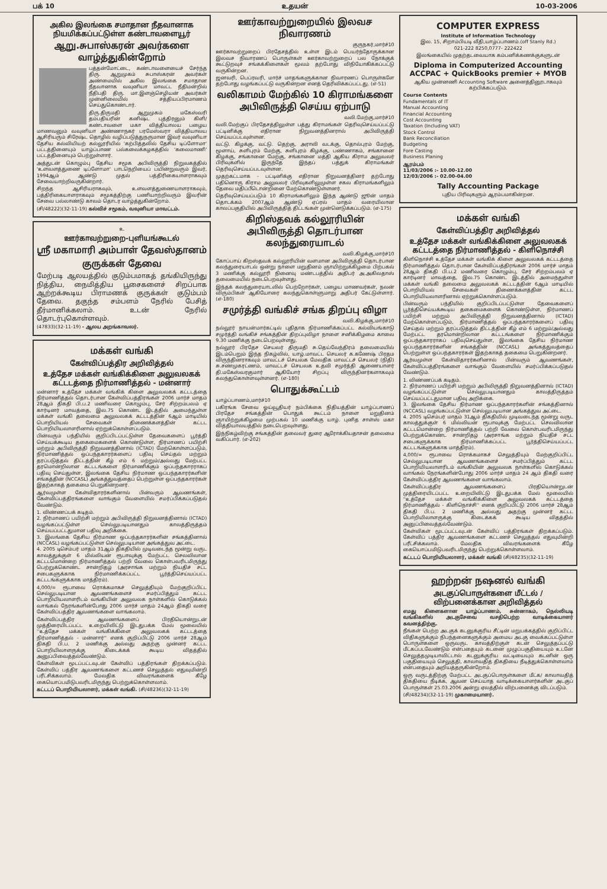பக் 10 உதயன் 10-03-2006
அகில இலங்கை சமாதான நீதவானாக நியமிக்கப்பட்டுள்ள கண்டாவளையூர்
ஆறு.சுபாஸ்கரன் அவர்களை வாழ்த்துகின்றோம்
பத்தன்மோட்டை, கண்டாவளையைச் சேர்ந்த திரு. ஆறுமுகம் சுபாஸ்கரன் அவர்கள் அண்மையில் அகில இலங்கை சமாதான நீதவானாக வவுனியா மாவட்ட நீதிமன்றில் நீதிபதி திரு. மா.இளஞ்செழியன் அவர்கள் முன்னிலையில் சத்தியப்பிரமாணம் செய்துகொண்டார்.
திரு.திருமதி ஆறுமுகம் மகேஸ்வரி தம்பதியரின் கனிஷ்ட புத்திரனும் கிளி/கண்டாவளை மகா வித்தியாலய பழைய மாணவனும் வவுனியா அண்ணாநகர் பரமேஸ்வரா வித்தியாலய ஆசிரியரும் சிரேஷ்ட தொழில் வழிப்படுத்துநருமான இவர் வவுனியா தேசிய கல்வியியற் கல்லூரியில் 'கற்பித்தலில் தேசிய டிப்ளோமா' பட்டத்தினையும் யாழ்ப்பாண பல்கலைக்கழகத்தில் 'கலைமாணி' பட்டத்தினையும் பெற்றுள்ளார்.
அத்துடன் கொழும்பு தேசிய சமூக அபிவிருத்தி நிறுவகத்தில் 'உளவளத்துணை டிப்ளோமா' பாடநெறியைப் பயின்றுவரும் இவர், 1994ஆம் ஆண்டு முதல் பத்திரிகையாளராகவும் சேவையாற்றிவருகின்றார்.
சிறந்த ஆசிரியராகவும், உளவளத்துணையாளராகவும், பத்திரிகையாளராகவும் சமூகத்திற்கு பணியாற்றிவரும் இவரின் சேவை பல்லாண்டு காலம் தொடர வாழ்த்துகின்றோம்.
(சி/48222)(32-11-19) கல்விச் சமூகம், வவுனியா மாவட்டம்.
உ
ஊர்காவற்றுறை-புளியங்கூடல்
ஸ்ரீ மகாமாரி அம்பாள் தேவஸ்தானம்
குருக்கள் தேவை
மேற்படி ஆலயத்தில் குடும்பமாகத் தங்கியிருந்து நித்திய, நைமித்திய பூசைகளைச் சிறப்பாக ஆற்றக்கூடிய பிராமணக் குருக்கள் குடும்பம் தேவை. தகுந்த சம்பளம் நேரில் பேசித் தீர்மானிக்கலாம். உடன் நேரில் தொடர்புகொள்ளவும்.
(47833)(32-11-19) - ஆலய அறங்காவலர்.
மக்கள் வங்கி
கேள்விப்பத்திர அறிவித்தல்
உத்தேச மக்கள் வங்கிக்கிளை அலுவலகக் கட்டடத்தை நிர்மாணித்தல் - மன்னார்
மன்னார் உத்தேச மக்கள் வங்கிக் கிளை அலுவலகக் கட்டடத்தை நிர்மாணித்தல் தொடர்பான கேள்விப்பத்திரங்கள் 2006 மார்ச் மாதம் 28ஆம் திகதி பி.ப.2 மணிவரை கொழும்பு, சேர் சிற்றம்பலம் ஏ கார்டினர் மாவத்தை, இல.75 கொண்ட இடத்தில் அமைந்துள்ள மக்கள் வங்கி தலைமை அலுவலகக் கட்டடத்தின் 6ஆம் மாடியில் பொறியியல் சேவைகள் திணைக்களத்தின் கட்டட பொறியியலாளரினால் ஏற்றுக்கொள்ளப்படும்.
பின்வரும் பந்தியில் குறிப்பிடப்பட்டுள்ள தேவைகளைப் பூர்த்தி செய்யக்கூடிய தகைமைகளைக் கொண்டுள்ள, நிர்மாணப் பயிற்சி மற்றும் அபிவிருத்தி நிறுவனத்தினால் (ICTAD) மேற்கொள்ளப்படும், நிர்மாணித்தல் ஒப்பந்தகாரர்களைப் பதிவு செய்தல் மற்றும் தரப்படுத்தல் திட்டத்தின் கீழ் எம் 6 மற்றும்/அல்லது மேற்பட்ட தரமொன்றிலான கட்டடங்களை நிர்மாணிக்கும் ஒப்பந்தகாரராகப் பதிவு செய்துள்ள, இலங்கை தேசிய நிர்மாண ஒப்பந்தகாரர்களின் சங்கத்தின் (NCCASL) அங்கத்துவத்தைப் பெற்றுள்ள ஒப்பந்தகாரர்கள் இதற்காகத் தகைமை பெறுகின்றனர்.
ஆர்வமுள்ள கேள்விதாரர்களினால் பின்வரும் ஆவணங்கள், கேள்விப்பத்திரங்களை வாங்கும் வேளையில் சமர்ப்பிக்கப்படுதல் வேண்டும்.
1. விண்ணப்பக் கடிதம்.
2. நிர்மாணப் பயிற்சி மற்றும் அபிவிருத்தி நிறுவனத்தினால் (ICTAD) வழங்கப்பட்டுள்ள செல்லுபடியானதும் காலத்திருத்தம் செய்யப்பட்டதுமான பதிவு அறிக்கை.
3. இலங்கை தேசிய நிர்மாண ஒப்பந்தகாரர்களின் சங்கத்தினால் (NCCASL) வழங்கப்பட்டுள்ள செல்லுபடியான அங்கத்துவ அட்டை.
4. 2005 டிசெம்பர் மாதம் 31ஆம் திகதியில் முடிவடைந்த மூன்று வருட காலத்துக்குள் 6 மில்லியன் ரூபாவுக்கு மேற்பட்ட செலவிலான கட்டடமொன்றை நிர்மாணித்தல் பற்றி வேலை கொள்பவரிடமிருந்து பெற்றுக்கொண்ட சான்றிதழ் (அரசாங்க மற்றும் நியதிச் சட்ட சபைகளுக்காக நிர்மாணிக்கப்பட்ட பூர்த்திசெய்யப்பட்ட கட்டடங்களுக்காக மாத்திரம்).
4,000/= ரூபாவை ரொக்கமாகச் செலுத்தியும் மேற்குறிப்பிட்ட செல்லுபடியான ஆவணங்களைச் சமர்ப்பித்தும் கட்டட பொறியியலாளரிடம் வங்கியின் அலுவலக நாள்களில் கொடுக்கல் வாங்கல் நேரங்களின்போது 2006 மார்ச் மாதம் 24ஆம் திகதி வரை கேள்விப்பத்திர ஆவணங்களை வாங்கலாம்.
கேள்விப்பத்திர ஆவணங்களைப் பிரதியொன்றுடன் முத்திரையிடப்பட்ட உறையிலிட்டு இடதுபக்க மேல் மூலையில் ''உத்தேச மக்கள் வங்கிக்கிளை அலுவலகக் கட்டடத்தை நிர்மாணித்தல் - மன்னார்'' எனக் குறிப்பிட்டு 2006 மார்ச் 28ஆம் திகதி பி.ப. 2 மணிக்கு அல்லது அதற்கு முன்னர் கட்டட பொறியிலாளருக்கு கிடைக்கக் கூடிய விதத்தில் அனுப்பிவைத்தல்வேண்டும்.
கேள்விகள் மூடப்பட்டவுடன் கேள்விப் பத்திரங்கள் திறக்கப்படும். கேள்விப் பத்திர ஆவணங்களை கட்டணச் செலுத்தல் எதுவுமின்றி பரீட்சிக்கலாம். மேலதிக விவரங்களைக் கீழே கையொப்பமிடுபவரிடமிருந்து பெற்றுக்கொள்ளலாம்.
கட்டடப் பொறியியலாளர், மக்கள் வங்கி. (சி/48236)(32-11-19)
ஊர்காவற்றுறையில் இலவச நிவாரணம்
குருநகர்,மார்ச்10
ஊர்காவற்றுறைப் பிரதேசத்தில் உள்ள இடம் பெயர்ந்தோருக்கான இலவச நிவாரணப் பொருள்கள் ஊர்காவற்றுறைப் பல நோக்குக் கூட்டுறவுச் சங்கக்கிளைகள் மூலம் தற்போது விநியோகிக்கப்பட்டு வருகின்றன.
ஜனவரி, பெப்ரவரி, மார்ச் மாதங்களுக்கான நிவாரணப் பொருள்களே தற்போது வழங்கப்பட்டு வருகின்றன எனத் தெரிவிக்கப்பட்டது. (எ-51)
வலிகாமம் மேற்கில் 10 கிராமங்களை அபிவிருத்தி செய்ய ஏற்பாடு
வலி.மேற்கு,மார்ச்10
வலி.மேற்குப் பிரதேசத்திலுள்ள பத்து கிராமங்கள் தெரிவுசெய்யப்பட்டு பட்டினிக்கு எதிரான நிறுவனத்தினரால் அபிவிருத்தி செய்யப்படவுள்ளன.
வட்டு. கிழக்கு, வட்டு. தெற்கு, அராலி வடக்கு, தொல்புரம் மேற்கு, மூளாய், சுளிபுரம் மேற்கு, சுளிபுரம் கிழக்கு, பண்ணாகம், சங்கானை கிழக்கு, சங்கானை மேற்கு, சங்கானை மத்தி ஆகிய கிராம அலுவலர் பிரிவுகளில் இருந்தே இந்தப் பத்துக் கிராமங்கள் தெரிவுசெய்யப்படவுள்ளன.
முதற்கட்டமாக - பட்டினிக்கு எதிரான நிறுவனத்தினர் தற்போது பதினொரு கிராம அலுவலர் பிரிவுகளிலுமுள்ள சகல கிராமங்களிலும் தேவை மதிப்பீடொன்றினை மேற்கொண்டுள்ளனர்.
தெரிவுசெய்யப்படும் 10 கிராமங்களிலும் இந்த ஆண்டு ஜூன் மாதம் தொடக்கம் 2007ஆம் ஆண்டு ஏப்ரல் மாதம் வரையிலான காலப்பகுதியில் அபிவிருத்தித் திட்டங்கள் முன்னெடுக்கப்படும். (எ-175)
கிறிஸ்தவக் கல்லூரியின் அபிவிருத்தி தொடர்பான கலந்துரையாடல்
வலி.கிழக்கு,மார்ச்10
கோப்பாய் கிறஸ்தவக் கல்லூரியின் வளமான அபிவிருத்தி தொடர்பான கலந்துரையாடல் ஒன்று நாளை மறுதினம் ஞாயிற்றுக்கிழமை பிற்பகல் 3 மணிக்கு கல்லூரி நினைவு மண்டபத்தில் அதிபர் அ.அகிலதாஸ் தலைமையில் நடைபெறவுள்ளது.
இந்தக் கலந்துரையாடலில் பெற்றோர்கள், பழைய மாணவர்கள், நலன் விரும்பிகள் ஆகியோரை கலந்துகொள்ளுமாறு அதிபர் கேட்டுள்ளார். (எ-180)
சமுர்த்தி வங்கிச் சங்க திறப்பு விழா
வலி.கிழக்கு,மார்ச்10
நல்லூர் நாயன்மார்கட்டில் புதிதாக நிர்மாணிக்கப்பட்ட கல்வியங்காடு சமுர்த்தி வங்கிச் சங்கத்தின் திறப்புவிழா நாளை சனிக்கிழமை காலை 9.30 மணிக்கு நடைபெறவுள்ளது.
நல்லூர் பிரதேச செயலர் திருமதி சு.தெய்வேந்திரம் தலைமையில் இடம்பெறும் இந்த நிகழ்வில், யாழ்.மாவட்ட செயலர் க.கணேஷ் பிரதம விருந்தினராகவும் மாவட்டச் செயலக மேலதிக மாவட்டச் செயலர் (நிதி) சு.சண்முகரட்ணம், மாவட்டச் செயலக உதவி சமுர்த்தி ஆணையாளர் தி.மகேஸ்வரகுமார் ஆகியோர் சிறப்பு விருந்தினர்களாகவும் கலந்துகொள்ளவுள்ளனர். (எ-180)
பொதுக்கூட்டம்
யாழ்ப்பாணம்,மார்ச்10
பகிரங்க சேவை ஓய்வூதியர் நம்பிக்கை நிதியத்தின் யாழ்ப்பாணப் பிரதேச சங்கத்தின் பொதுக் கூட்டம் நாளை மறுதினம் ஞாயிற்றுக்கிழமை முற்பகல் 10 மணிக்கு யாழ். புனித சாள்ஸ் மகா வித்தியாலயத்தில் நடைபெறவுள்ளது.
இந்நிகழ்விற்கு சங்கத்தின் தலைவர் துரை ஆரோக்கியதாசன் தலைமை வகிப்பார். (எ-202)
COMPUTER EXPRESS
Institute of Information Technology
இல. 15, சிறாம்பியடி வீதி,யாழ்ப்பாணம்.(off Stanly Rd.)
021-222 8250,0777- 222422
இலங்கையில் முதற்தடவையாக கம்பனிக்கணக்குகளுடன்
Diploma in Computerized Accounting
ACCPAC + QuickBooks premier + MYOB
ஆகிய முன்னணி Accounting Software அனைத்தினூடாகவும் கற்பிக்கப்படும்.
Course Contents
Fundamentals of IT
Manual Accounting
Financial Accounting
Cost Accounting
Taxation (Including VAT)
Stock Control
Bank Reconciliation
Budgeting
Fore Casting
Business Planing
ஆரம்பம்
11/03/2006 :- 10.00-12.00
12/03/2006 :- 02.00-04.00
Tally Accounting Package
புதிய பிரிவுகளும் ஆரம்பமாகின்றன.
மக்கள் வங்கி
கேள்விப்பத்திர அறிவித்தல்
உத்தேச மக்கள் வங்கிக்கிளை அலுவலகக் கட்டடத்தை நிர்மாணித்தல் - கிளிநொச்சி
கிளிநொச்சி உத்தேச மக்கள் வங்கிக் கிளை அலுவலகக் கட்டடத்தை நிர்மாணித்தல் தொடர்பான கேள்விப்பத்திரங்கள் 2006 மார்ச் மாதம் 28ஆம் திகதி பி.ப.2 மணிவரை கொழும்பு, சேர் சிற்றம்பலம் ஏ கார்டினர் மாவத்தை, இல.75 கொண்ட இடத்தில் அமைந்துள்ள மக்கள் வங்கி தலைமை அலுவலகக் கட்டடத்தின் 6ஆம் மாடியில் பொறியியல் சேவைகள் திணைக்களத்தின் கட்டட பொறியியலாளரினால் ஏற்றுக்கொள்ளப்படும்.
பின்வரும் பந்தியில் குறிப்பிடப்பட்டுள்ள தேவைகளைப் பூர்த்திசெய்யக்கூடிய தகைமைகளைக் கொண்டுள்ள, நிர்மாணப் பயிற்சி மற்றும் அபிவிருத்தி நிறுவனத்தினால் (ICTAD) மேற்கொள்ளப்படும், நிர்மாணித்தல் ஒப்பந்தகாரர்களைப் பதிவு செய்தல் மற்றும் தரப்படுத்தல் திட்டத்தின் கீழ் எம் 6 மற்றும்/அல்லது மேற்பட்ட தரமொன்றிலான கட்டடங்களை நிர்மாணிக்கும் ஒப்பந்தகாரராகப் பதிவுசெய்துள்ள, இலங்கை தேசிய நிர்மாண ஒப்பந்தகாரர்களின் சங்கத்தின் (NCCASL) அங்கத்துவத்தைப் பெற்றுள்ள ஒப்பந்தகாரர்கள் இதற்காகத் தகைமை பெறுகின்றனர்.
ஆர்வமுள்ள கேள்விதாரர்களினால் பின்வரும் ஆவணங்கள், கேள்விப்பத்திரங்களை வாங்கும் வேளையில் சமர்ப்பிக்கப்படுதல் வேண்டும்.
1. விண்ணப்பக் கடிதம்.
2. நிர்மாணப் பயிற்சி மற்றும் அபிவிருத்தி நிறுவனத்தினால் (ICTAD) வழங்கப்பட்டுள்ள செல்லுபடியானதும் காலத்திருத்தம் செய்யப்பட்டதுமான பதிவு அறிக்கை.
3. இலங்கை தேசிய நிர்மாண ஒப்பந்தகாரர்களின் சங்கத்தினால் (NCCASL) வழங்கப்பட்டுள்ள செல்லுபடியான அங்கத்துவ அட்டை.
4. 2005 டிசெம்பர் மாதம் 31ஆம் திகதியில் முடிவடைந்த மூன்று வருட காலத்துக்குள் 6 மில்லியன் ரூபாவுக்கு மேற்பட்ட செலவிலான கட்டடமொன்றை நிர்மாணித்தல் பற்றி வேலை கொள்பவரிடமிருந்து பெற்றுக்கொண்ட சான்றிதழ் (அரசாங்க மற்றும் நியதிச் சட்ட சபைகளுக்காக நிர்மாணிக்கப்பட்ட பூர்த்திசெய்யப்பட்ட கட்டடங்களுக்காக மாத்திரம்).
4,000/= ரூபாவை ரொக்கமாகச் செலுத்தியும் மேற்குறிப்பிட்ட செல்லுபடியான ஆவணங்களைச் சமர்ப்பித்தும் கட்டட பொறியியலாளரிடம் வங்கியின் அலுவலக நாள்களில் கொடுக்கல் வாங்கல் நேரங்களின்போது 2006 மார்ச் மாதம் 24 ஆம் திகதி வரை கேள்விப்பத்திர ஆவணங்களை வாங்கலாம்.
கேள்விப்பத்திர ஆவணங்களைப் பிரதியொன்றுடன் முத்திரையிடப்பட்ட உறையிலிட்டு இடதுபக்க மேல் மூலையில் ''உத்தேச மக்கள் வங்கிக்கிளை அலுவலகக் கட்டடத்தை நிர்மாணித்தல் - கிளிநொச்சி'' எனக் குறிப்பிட்டு 2006 மார்ச் 28ஆம் திகதி பி.ப. 2 மணிக்கு அல்லது அதற்கு முன்னர் கட்டட பொறியிலாளருக்கு கிடைக்கக் கூடிய விதத்தில் அனுப்பிவைத்தல்வேண்டும்.
கேள்விகள் மூடப்பட்டவுடன் கேள்விப் பத்திரங்கள் திறக்கப்படும். கேள்விப் பத்திர ஆவணங்களை கட்டணச் செலுத்தல் எதுவுமின்றி பரீட்சிக்கலாம். மேலதிக விவரங்களைக் கீழே கையொப்பமிடுபவரிடமிருந்து பெற்றுக்கொள்ளலாம்.
கட்டடப் பொறியியலாளர், மக்கள் வங்கி (சி/48235)(32-11-19)
ஹற்றன் நஷனல் வங்கி
அடகுப்பொருள்களை மீட்டல் / விற்பனைக்கான அறிவித்தல்
எமது கிளைகளான யாழ்ப்பாணம், சுன்னாகம், நெல்லியடி வங்கிகளில் அடகுசேவை வசதிபெற்ற வாடிக்கையாளர் கவனத்திற்கு.
நீங்கள் பெற்ற அடகுக் கடனுக்குரிய சீட்டின் மறுபக்கத்தில் குறிப்பிட்ட விதிகளுக்கும் நிபந்தனைகளுக்கும் அமைய அடகு வைக்கப்பட்டுள்ள பொருள்களை ஒருவருட காலத்திற்குள் கடன் செலுத்தப்பட்டு மீட்கப்படவேண்டும் என்பதையும் கடனை முழுப்பகுதியையும் உடனே செலுத்தமுடியாவிட்டால் கடனுக்குரிய வட்டியையும் கடனின் ஒரு பகுதியையும் செலுத்தி, காலாவதித் திகதியை நீடித்துக்கொள்ளலாம் என்பதையும் அறியத்தருகின்றோம்.
ஒரு வருடத்திற்கு மேற்பட்ட அடகுப்பொருள்களை மீட்க/ காலாவதித் திகதியை நீடிக்க, ஆவன செய்யாத வாடிக்கையாளர்களின் அடகுப் பொருள்கள் 25.03.2006 அன்று ஏலத்தில் விற்பனைக்கு விடப்படும்.
(சி/48234)(32-11-19) முகாமையாளர்.